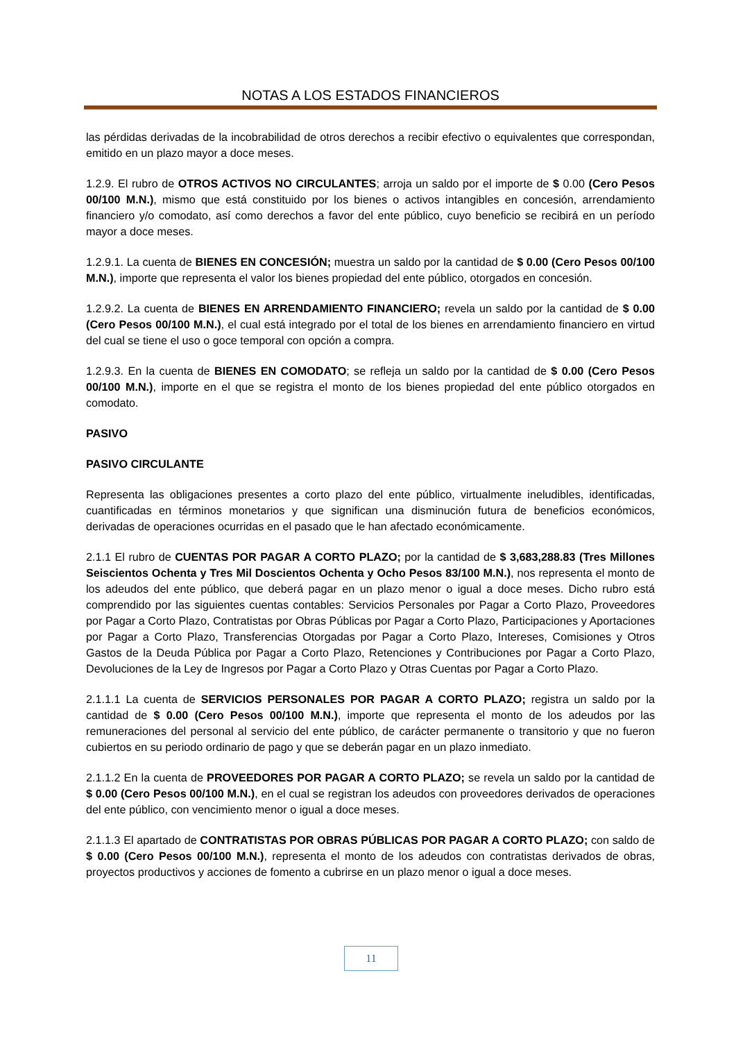NOTAS A LOS ESTADOS FINANCIEROS
las pérdidas derivadas de la incobrabilidad de otros derechos a recibir efectivo o equivalentes que correspondan, emitido en un plazo mayor a doce meses.
1.2.9. El rubro de OTROS ACTIVOS NO CIRCULANTES; arroja un saldo por el importe de $ 0.00 (Cero Pesos 00/100 M.N.), mismo que está constituido por los bienes o activos intangibles en concesión, arrendamiento financiero y/o comodato, así como derechos a favor del ente público, cuyo beneficio se recibirá en un período mayor a doce meses.
1.2.9.1. La cuenta de BIENES EN CONCESIÓN; muestra un saldo por la cantidad de $ 0.00 (Cero Pesos 00/100 M.N.), importe que representa el valor los bienes propiedad del ente público, otorgados en concesión.
1.2.9.2. La cuenta de BIENES EN ARRENDAMIENTO FINANCIERO; revela un saldo por la cantidad de $ 0.00 (Cero Pesos 00/100 M.N.), el cual está integrado por el total de los bienes en arrendamiento financiero en virtud del cual se tiene el uso o goce temporal con opción a compra.
1.2.9.3. En la cuenta de BIENES EN COMODATO; se refleja un saldo por la cantidad de $ 0.00 (Cero Pesos 00/100 M.N.), importe en el que se registra el monto de los bienes propiedad del ente público otorgados en comodato.
PASIVO
PASIVO CIRCULANTE
Representa las obligaciones presentes a corto plazo del ente público, virtualmente ineludibles, identificadas, cuantificadas en términos monetarios y que significan una disminución futura de beneficios económicos, derivadas de operaciones ocurridas en el pasado que le han afectado económicamente.
2.1.1 El rubro de CUENTAS POR PAGAR A CORTO PLAZO; por la cantidad de $ 3,683,288.83 (Tres Millones Seiscientos Ochenta y Tres Mil Doscientos Ochenta y Ocho Pesos 83/100 M.N.), nos representa el monto de los adeudos del ente público, que deberá pagar en un plazo menor o igual a doce meses. Dicho rubro está comprendido por las siguientes cuentas contables: Servicios Personales por Pagar a Corto Plazo, Proveedores por Pagar a Corto Plazo, Contratistas por Obras Públicas por Pagar a Corto Plazo, Participaciones y Aportaciones por Pagar a Corto Plazo, Transferencias Otorgadas por Pagar a Corto Plazo, Intereses, Comisiones y Otros Gastos de la Deuda Pública por Pagar a Corto Plazo, Retenciones y Contribuciones por Pagar a Corto Plazo, Devoluciones de la Ley de Ingresos por Pagar a Corto Plazo y Otras Cuentas por Pagar a Corto Plazo.
2.1.1.1 La cuenta de SERVICIOS PERSONALES POR PAGAR A CORTO PLAZO; registra un saldo por la cantidad de $ 0.00 (Cero Pesos 00/100 M.N.), importe que representa el monto de los adeudos por las remuneraciones del personal al servicio del ente público, de carácter permanente o transitorio y que no fueron cubiertos en su periodo ordinario de pago y que se deberán pagar en un plazo inmediato.
2.1.1.2 En la cuenta de PROVEEDORES POR PAGAR A CORTO PLAZO; se revela un saldo por la cantidad de $ 0.00 (Cero Pesos 00/100 M.N.), en el cual se registran los adeudos con proveedores derivados de operaciones del ente público, con vencimiento menor o igual a doce meses.
2.1.1.3 El apartado de CONTRATISTAS POR OBRAS PÚBLICAS POR PAGAR A CORTO PLAZO; con saldo de $ 0.00 (Cero Pesos 00/100 M.N.), representa el monto de los adeudos con contratistas derivados de obras, proyectos productivos y acciones de fomento a cubrirse en un plazo menor o igual a doce meses.
11